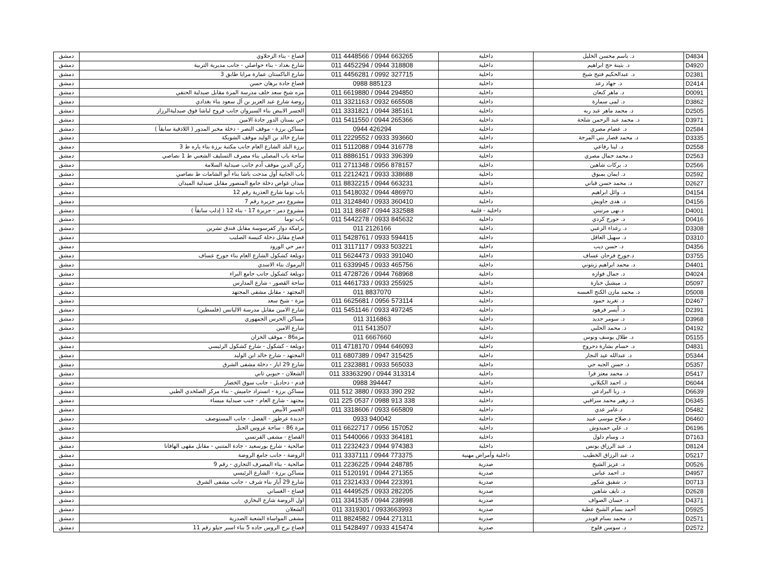| D4834 | د. باسم محسن الخليل | داخلية | 011 4448566 / 0944 663265 | قصاع - بناء الزحلاوي | دمشق |
| D4920 | د. بثينة حج ابراهيم | داخلية | 011 4452294 / 0944 318808 | شارع بغداد - بناء حواصلي - جانب مديرية التربية | دمشق |
| D2381 | د. عبدالحكيم فتيح شيخ | داخلية | 011 4456281 / 0992 327715 | شارع الباكستان عمارة مرايا طابق 3 | دمشق |
| D2414 | د. جهاد رعد | داخلية | 0988 885123 | قصاع جادة برهان حسن | دمشق |
| D0091 | د. ماهر كنعان | داخلية | 011 6619880 / 0944 294850 | مزه شيخ سعد خلف مدرسة المزة مقابل صيدلية الحنفي | دمشق |
| D3862 | د. لمى سمارة | داخلية | 011 3321163 / 0932 665508 | روضة شارع عبد العزيز بن آل سعود بناء بغدادي | دمشق |
| D2505 | د. محمد ماهر عبد ربه | داخلية | 011 3331821 / 0944 385161 | الجسر الابيض بناء السيروان جانب فروج لباشا فوق صيدليةالرزاز | دمشق |
| D3971 | د. محمد عبد الرحمن شلحة | داخلية | 011 5411550 / 0944 265366 | حي بستان الدور جادة الامين | دمشق |
| D2584 | د. عصام مصري | داخلية | 0944 426294 | مساكن برزة - موقف النصر - دخلة مخبر المدور ( اللاذقية سابقاً ) | دمشق |
| D3335 | د. محمد قصار بني المرجة | داخلية | 011 2229552 / 0933 393660 | شارع خالد بن الوليد موقف الشويكة | دمشق |
| D2558 | د. لينا رفاعي | داخلية | 011 5112088 / 0944 316778 | برزة البلد الشارع العام جانب مكتبة برزة بناء ياره ط 3 | دمشق |
| D2563 | د.محمد جمال مصري | داخلية | 011 8886151 / 0933 396399 | ساحة باب المصلى بناء مصرف التسليف الشعبي ط 1 نصاصي | دمشق |
| D2566 | د. بركات شاهين | داخلية | 011 2711348 / 0956 878157 | ركن الدين موقف آدم جانب صيدلية السلامة | دمشق |
| D2592 | د. ايمان بمبوق | داخلية | 011 2212421 / 0933 338688 | باب الجابية أول مدحت باشا بناء أبو الشامات ط نصاصي | دمشق |
| D2627 | د. محمد حسن قباني | داخلية | 011 8832215 / 0944 663231 | ميدان غواص دخلة جامع المنصور مقابل صيدلية الميدان | دمشق |
| D4154 | د. وائل ابراهيم | داخلية | 011 5418032 / 0944 486970 | باب توما شارع العذرية رقم 12 | دمشق |
| D4156 | د. هدى جاويش | داخلية | 011 3124840 / 0933 360410 | مشروع دمر جزيرة رقم 7 | دمشق |
| D4001 | د.نهى مرتيني | داخلية - قلبية | 011 311 8687 / 0944 332588 | مشروع دمر - جزيرة 17 - بناء 12 ( إدلب سابقاً ) | دمشق |
| D0416 | د. جورج كردي | داخلية | 011 5442278 / 0933 845632 | باب توما | دمشق |
| D3308 | د. رغداء الزعبي | داخلية | 011 2126166 | برامكة دوار كفرسوسة مقابل فندق تشرين | دمشق |
| D3310 | د. سهيل العاقل | داخلية | 011 5428761 / 0933 594415 | قصاع مقابل دخلة كنيسة الصليب | دمشق |
| D4356 | د. حسن ديب | داخلية | 011 3117117 / 0933 503221 | دمر حي الورود | دمشق |
| D3755 | د.جورج فرحان عساف | داخلية | 011 5624473 / 0933 391040 | دويلعة كشكول الشارع العام بناء جورج عساف | دمشق |
| D4401 | د. محمد ابراهيم زيتوني | داخلية | 011 6339945 / 0933 465756 | اليرموك بناء الاسدي | دمشق |
| D4024 | د. جمال فوازه | داخلية | 011 4728726 / 0944 768968 | دويلعة كشكول جانب جامع البراء | دمشق |
| D5097 | د. ميشيل خبازة | داخلية | 011 4461733 / 0933 255925 | ساحة القصور - شارع المدارس | دمشق |
| D5008 | د. محمد مازن الكنج العبسه | داخلية | 011 8837070 | المجتهد - مقابل مشفى المجتهد | دمشق |
| D2467 | د. تغريد حمود | داخلية | 011 6625681 / 0956 573114 | مزة - شيخ سعد | دمشق |
| D2391 | د. أيسر فرهود | داخلية | 011 5451146 / 0933 497245 | شارع الامين مقابل مدرسة الاليانس (فلسطين) | دمشق |
| D3968 | د. سومر جديد | داخلية | 011 3116863 | مساكن الحرس الجمهوري | دمشق |
| D4192 | د. محمد الحلبي | داخلية | 011 5413507 | شارع الامين | دمشق |
| D5155 | د. طلال يوسف ونوس | داخلية | 011 6667660 | مزة86 - موقف الخزان | دمشق |
| D4831 | د. حسام بشارة دحروج | داخلية | 011 4718170 / 0944 646093 | دويلعة - كشكول - شارع كشكول الرئيسي | دمشق |
| D5344 | د. عبدالله عيد النجار | داخلية | 011 6807389 / 0947 315425 | المجتهد - شارع خالد ابن الوليد | دمشق |
| D5357 | د. حسن الجبه جي | داخلية | 011 2323881 / 0933 565033 | شارع 29 ايار - دخلة مشفى الشرق | دمشق |
| D5417 | د. محمد معتز فرا | داخلية | 011 33363290 / 0944 313314 | الشعلان - حبوبي ثاني | دمشق |
| D6044 | د. احمد الكيلاني | داخلية | 0988 394447 | قدم - دحاديل - جانب سوق الخضار | دمشق |
| D6639 | د. ربا البرادعي | داخلية | 011 512 3880 / 0933 390 292 | مساكن برزة - اتستراد حاميش - بناء مركز الصلخدي الطبي | دمشق |
| D6345 | د. زهير محمد سراقبي | داخلية | 011 225 0537 / 0988 913 338 | مجتهد - شارع العام - جنب صيدلية ميساء | دمشق |
| D5482 | د.عامر عدي | داخلية | 011 3318606 / 0933 665809 | الجسر الأبيض | دمشق |
| D6460 | د.صلاح موسى عبيد | داخلية | 0933 940042 | جديدة عرطوز - الفضل - جانب المستوصف | دمشق |
| D6196 | د. علي حميدوش | داخلية | 011 6622717 / 0956 157052 | مزة 86 - ساحة عروس الجبل | دمشق |
| D7163 | د. وسام دلول | داخلية | 011 5440066 / 0933 364181 | القصاع - مشفى الفرنسي | دمشق |
| D8124 | د. عبد الرزاق يونس | داخلية | 011 2232423 / 0944 974383 | صالحية - شارع بورسعيد - جادة المتنبي - مقابل مقهى الهافانا | دمشق |
| D5217 | د. عبد الرزاق الخطيب | داخلية وأمراض مهنية | 011 3337111 / 0944 773375 | الروضة - جانب جامع الروضة | دمشق |
| D0526 | د. عزيز الشيخ | صدرية | 011 2236225 / 0944 248785 | صالحية - بناء المصرف التجاري - رقم 9 | دمشق |
| D4957 | د. احمد عباس | صدرية | 011 5120191 / 0944 271355 | مساكن برزة - الشارع الرئيسي | دمشق |
| D0713 | د. شفيق شكور | صدرية | 011 2321433 / 0944 223391 | شارع 29 أيار بناء شرف - جانب مشفى الشرق | دمشق |
| D2628 | د. نايف شاهين | صدرية | 011 4449525 / 0933 282205 | قصاع - الغساني | دمشق |
| D4371 | د. حسان الصواف | صدرية | 011 3341535 / 0944 238998 | اول الروضة شارع البخاري | دمشق |
| D5925 | أحمد بسام الشيخ عطية | صدرية | 011 3319301 / 0933663993 | الشعلان | دمشق |
| D2571 | د. محمد بسام قويدر | صدرية | 011 8824582 / 0944 271311 | مشفى المواساة الشعبة الصدرية | دمشق |
| D2572 | د. سوسن فلوح | صدرية | 011 5428497 / 0933 415474 | قصاع برج الروس جاده 5 بناء اسبر جيلو رقم 11 | دمشق |